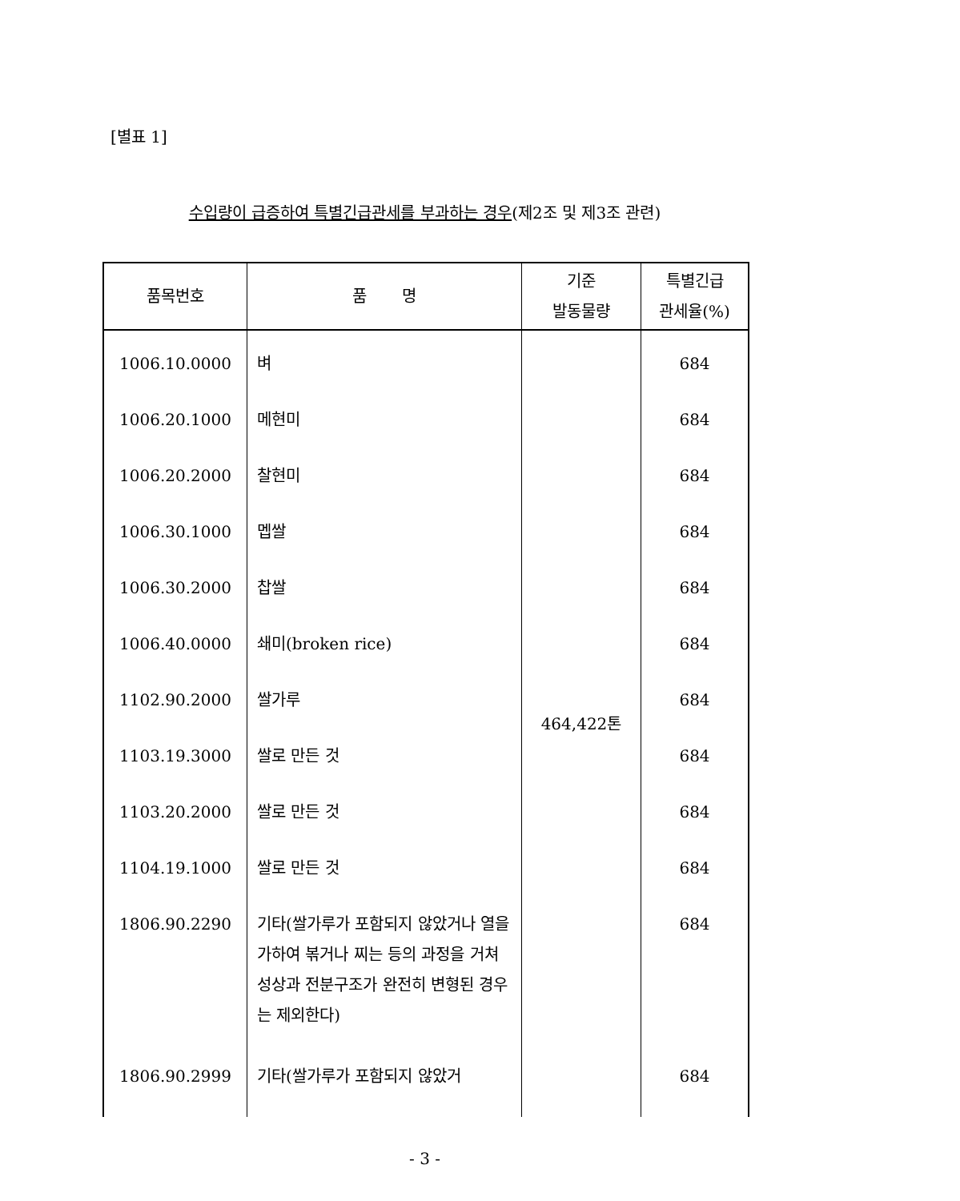[별표 1]
수입량이 급증하여 특별긴급관세를 부과하는 경우(제2조 및 제3조 관련)
| 품목번호 | 품 명 | 기준 발동물량 | 특별긴급 관세율(%) |
| --- | --- | --- | --- |
| 1006.10.0000 | 벼 | 464,422톤 | 684 |
| 1006.20.1000 | 메현미 | | 684 |
| 1006.20.2000 | 찰현미 | | 684 |
| 1006.30.1000 | 멥쌀 | | 684 |
| 1006.30.2000 | 찹쌀 | | 684 |
| 1006.40.0000 | 쇄미(broken rice) | | 684 |
| 1102.90.2000 | 쌀가루 | | 684 |
| 1103.19.3000 | 쌀로 만든 것 | | 684 |
| 1103.20.2000 | 쌀로 만든 것 | | 684 |
| 1104.19.1000 | 쌀로 만든 것 | | 684 |
| 1806.90.2290 | 기타(쌀가루가 포함되지 않았거나 열을 가하여 볶거나 찌는 등의 과정을 거쳐 성상과 전분구조가 완전히 변형된 경우는 제외한다) | | 684 |
| 1806.90.2999 | 기타(쌀가루가 포함되지 않았거 | | 684 |
- 3 -